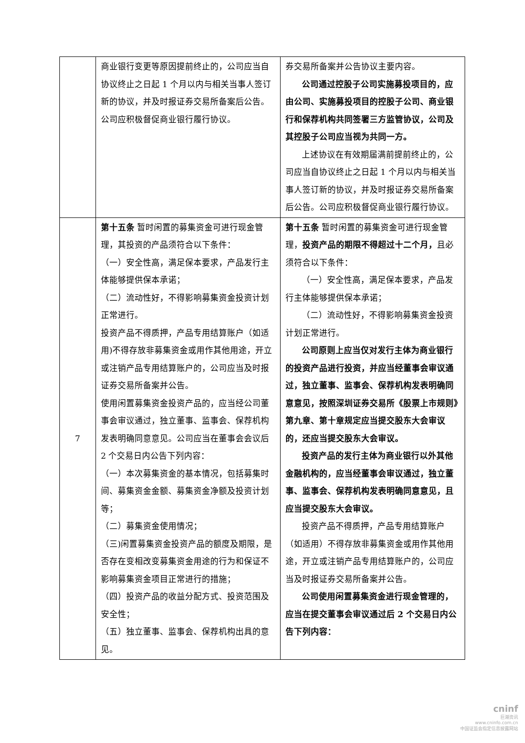| | 商业银行变更等原因提前终止的，公司应当自协议终止之日起 1 个月以内与相关当事人签订新的协议，并及时报证券交易所备案后公告。公司应积极督促商业银行履行协议。 | 券交易所备案并公告协议主要内容。 公司通过控股子公司实施募投项目的，应由公司、实施募投项目的控股子公司、商业银行和保荐机构共同签署三方监管协议，公司及其控股子公司应当视为共同一方。 上述协议在有效期届满前提前终止的，公司应当自协议终止之日起 1 个月以内与相关当事人签订新的协议，并及时报证券交易所备案后公告。公司应积极督促商业银行履行协议。 |
| 7 | 第十五条 暂时闲置的募集资金可进行现金管理，其投资的产品须符合以下条件： （一）安全性高，满足保本要求，产品发行主体能够提供保本承诺； （二）流动性好，不得影响募集资金投资计划正常进行。 投资产品不得质押，产品专用结算账户（如适用)不得存放非募集资金或用作其他用途，开立或注销产品专用结算账户的，公司应当及时报证券交易所备案并公告。 使用闲置募集资金投资产品的，应当经公司董事会审议通过，独立董事、监事会、保荐机构发表明确同意意见。公司应当在董事会会议后 2 个交易日内公告下列内容： （一）本次募集资金的基本情况，包括募集时间、募集资金金额、募集资金净额及投资计划等； （二）募集资金使用情况； （三)闲置募集资金投资产品的额度及期限，是否存在变相改变募集资金用途的行为和保证不影响募集资金项目正常进行的措施； （四）投资产品的收益分配方式、投资范围及安全性； （五）独立董事、监事会、保荐机构出具的意见。 | 第十五条 暂时闲置的募集资金可进行现金管理， 投资产品的期限不得超过十二个月， 且必须符合以下条件： （一）安全性高，满足保本要求，产品发行主体能够提供保本承诺； （二）流动性好，不得影响募集资金投资计划正常进行。 公司原则上应当仅对发行主体为商业银行的投资产品进行投资，并应当经董事会审议通过，独立董事、监事会、保荐机构发表明确同意意见，按照深圳证券交易所《股票上市规则》第九章、第十章规定应当提交股东大会审议的，还应当提交股东大会审议。 投资产品的发行主体为商业银行以外其他金融机构的，应当经董事会审议通过，独立董事、监事会、保荐机构发表明确同意意见，且应当提交股东大会审议。 投资产品不得质押，产品专用结算账户（如适用）不得存放非募集资金或用作其他用途，开立或注销产品专用结算账户的，公司应当及时报证券交易所备案并公告。 公司使用闲置募集资金进行现金管理的，应当在提交董事会审议通过后 2 个交易日内公告下列内容： |
cninf
巨潮资讯
www.cninfo.com.cn
中国证监会指定信息披露网站